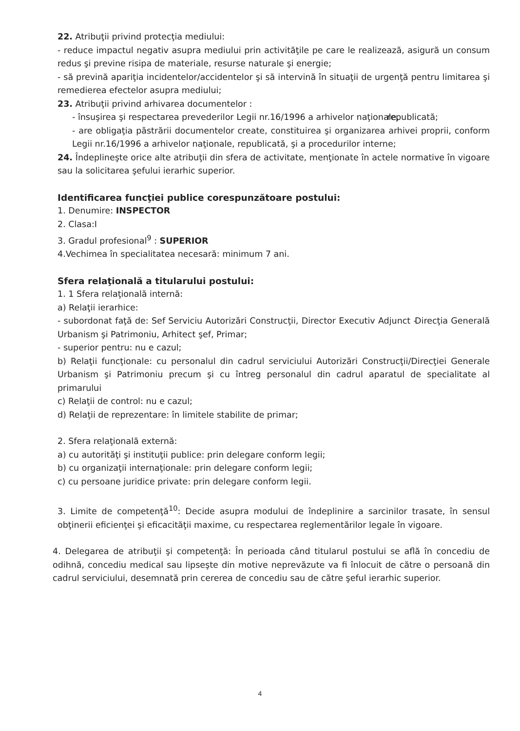22. Atribuţii privind protecţia mediului:
- reduce impactul negativ asupra mediului prin activităţile pe care le realizează, asigură un consum redus şi previne risipa de materiale, resurse naturale şi energie;
- să prevină apariţia incidentelor/accidentelor şi să intervină în situaţii de urgenţă pentru limitarea şi remedierea efectelor asupra mediului;
23. Atribuţii privind arhivarea documentelor :
- însuşirea şi respectarea prevederilor Legii nr.16/1996 a arhivelor naţionale, republicată;
- are obligaţia păstrării documentelor create, constituirea şi organizarea arhivei proprii, conform Legii nr.16/1996 a arhivelor naţionale, republicată, şi a procedurilor interne;
24. Îndeplineşte orice alte atribuţii din sfera de activitate, menţionate în actele normative în vigoare sau la solicitarea şefului ierarhic superior.
Identificarea funcţiei publice corespunzătoare postului:
1. Denumire: INSPECTOR
2. Clasa:I
3. Gradul profesional<sup>9</sup> : SUPERIOR
4.Vechimea în specialitatea necesară: minimum 7 ani.
Sfera relaţională a titularului postului:
1. 1 Sfera relaţională internă:
a) Relaţii ierarhice:
- subordonat faţă de: Sef Serviciu Autorizări Construcţii, Director Executiv Adjunct - Direcţia Generală Urbanism şi Patrimoniu, Arhitect şef, Primar;
- superior pentru: nu e cazul;
b) Relaţii funcţionale: cu personalul din cadrul serviciului Autorizări Construcţii/Direcţiei Generale Urbanism şi Patrimoniu precum şi cu întreg personalul din cadrul aparatul de specialitate al primarului
c) Relaţii de control: nu e cazul;
d) Relaţii de reprezentare: în limitele stabilite de primar;
2. Sfera relaţională externă:
a) cu autorităţi şi instituţii publice: prin delegare conform legii;
b) cu organizaţii internaţionale: prin delegare conform legii;
c) cu persoane juridice private: prin delegare conform legii.
3. Limite de competenţă<sup>10</sup>: Decide asupra modului de îndeplinire a sarcinilor trasate, în sensul obţinerii eficienţei şi eficacităţii maxime, cu respectarea reglementărilor legale în vigoare.
4. Delegarea de atribuţii şi competenţă: În perioada când titularul postului se află în concediu de odihnă, concediu medical sau lipseşte din motive neprevăzute va fi înlocuit de către o persoană din cadrul serviciului, desemnată prin cererea de concediu sau de către şeful ierarhic superior.
4